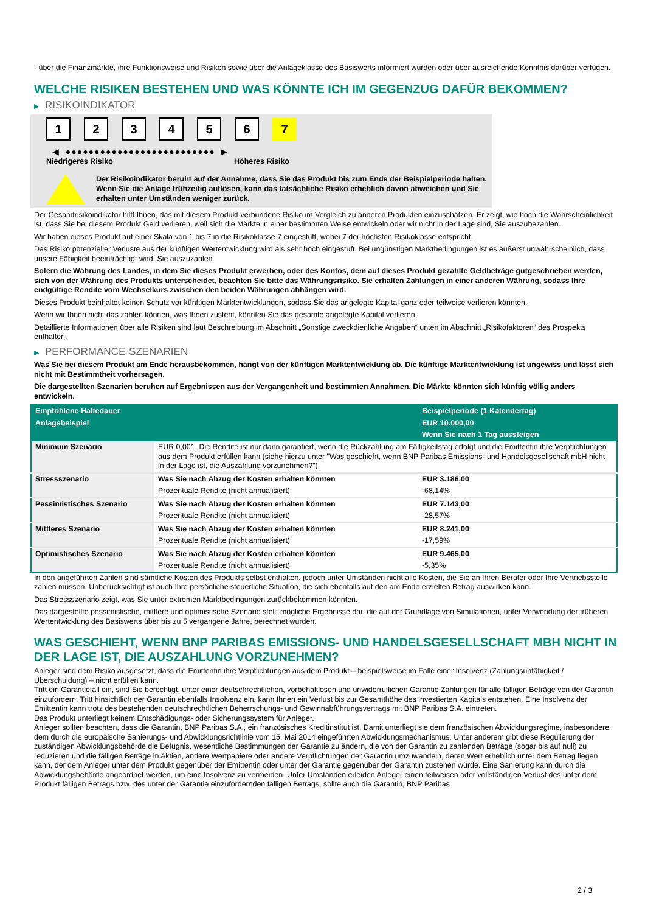- über die Finanzmärkte, ihre Funktionsweise und Risiken sowie über die Anlageklasse des Basiswerts informiert wurden oder über ausreichende Kenntnis darüber verfügen.
WELCHE RISIKEN BESTEHEN UND WAS KÖNNTE ICH IM GEGENZUG DAFÜR BEKOMMEN?
▶ RISIKOINDIKATOR
1 2 3 4 5 6 7
◀ ●●●●●●●●●●●●●●●●●●●●●●●●●● ▶
Niedrigeres Risiko Höheres Risiko
Der Risikoindikator beruht auf der Annahme, dass Sie das Produkt bis zum Ende der Beispielperiode halten.
Wenn Sie die Anlage frühzeitig auflösen, kann das tatsächliche Risiko erheblich davon abweichen und Sie erhalten unter Umständen weniger zurück.
Der Gesamtrisikoindikator hilft Ihnen, das mit diesem Produkt verbundene Risiko im Vergleich zu anderen Produkten einzuschätzen. Er zeigt, wie hoch die Wahrscheinlichkeit ist, dass Sie bei diesem Produkt Geld verlieren, weil sich die Märkte in einer bestimmten Weise entwickeln oder wir nicht in der Lage sind, Sie auszubezahlen.
Wir haben dieses Produkt auf einer Skala von 1 bis 7 in die Risikoklasse 7 eingestuft, wobei 7 der höchsten Risikoklasse entspricht.
Das Risiko potenzieller Verluste aus der künftigen Wertentwicklung wird als sehr hoch eingestuft. Bei ungünstigen Marktbedingungen ist es äußerst unwahrscheinlich, dass unsere Fähigkeit beeinträchtigt wird, Sie auszuzahlen.
Sofern die Währung des Landes, in dem Sie dieses Produkt erwerben, oder des Kontos, dem auf dieses Produkt gezahlte Geldbeträge gutgeschrieben werden, sich von der Währung des Produkts unterscheidet, beachten Sie bitte das Währungsrisiko. Sie erhalten Zahlungen in einer anderen Währung, sodass Ihre endgültige Rendite vom Wechselkurs zwischen den beiden Währungen abhängen wird.
Dieses Produkt beinhaltet keinen Schutz vor künftigen Marktentwicklungen, sodass Sie das angelegte Kapital ganz oder teilweise verlieren könnten.
Wenn wir Ihnen nicht das zahlen können, was Ihnen zusteht, könnten Sie das gesamte angelegte Kapital verlieren.
Detaillierte Informationen über alle Risiken sind laut Beschreibung im Abschnitt „Sonstige zweckdienliche Angaben“ unten im Abschnitt „Risikofaktoren“ des Prospekts enthalten.
▶ PERFORMANCE-SZENARIEN
Was Sie bei diesem Produkt am Ende herausbekommen, hängt von der künftigen Marktentwicklung ab. Die künftige Marktentwicklung ist ungewiss und lässt sich nicht mit Bestimmtheit vorhersagen.
Die dargestellten Szenarien beruhen auf Ergebnissen aus der Vergangenheit und bestimmten Annahmen. Die Märkte könnten sich künftig völlig anders entwickeln.
| Empfohlene Haltedauer | | Beispielperiode (1 Kalendertag) |
| --- | --- | --- |
| Anlagebeispiel | | EUR 10.000,00 |
| | | Wenn Sie nach 1 Tag aussteigen |
| Minimum Szenario | EUR 0,001. Die Rendite ist nur dann garantiert, wenn die Rückzahlung am Fälligkeitstag erfolgt und die Emittentin ihre Verpflichtungen aus dem Produkt erfüllen kann (siehe hierzu unter "Was geschieht, wenn BNP Paribas Emissions- und Handelsgesellschaft mbH nicht in der Lage ist, die Auszahlung vorzunehmen?"). | |
| Stressszenario | Was Sie nach Abzug der Kosten erhalten könnten | EUR 3.186,00 |
| | Prozentuale Rendite (nicht annualisiert) | -68,14% |
| Pessimistisches Szenario | Was Sie nach Abzug der Kosten erhalten könnten | EUR 7.143,00 |
| | Prozentuale Rendite (nicht annualisiert) | -28,57% |
| Mittleres Szenario | Was Sie nach Abzug der Kosten erhalten könnten | EUR 8.241,00 |
| | Prozentuale Rendite (nicht annualisiert) | -17,59% |
| Optimistisches Szenario | Was Sie nach Abzug der Kosten erhalten könnten | EUR 9.465,00 |
| | Prozentuale Rendite (nicht annualisiert) | -5,35% |
In den angeführten Zahlen sind sämtliche Kosten des Produkts selbst enthalten, jedoch unter Umständen nicht alle Kosten, die Sie an Ihren Berater oder Ihre Vertriebsstelle zahlen müssen. Unberücksichtigt ist auch Ihre persönliche steuerliche Situation, die sich ebenfalls auf den am Ende erzielten Betrag auswirken kann.
Das Stressszenario zeigt, was Sie unter extremen Marktbedingungen zurückbekommen könnten.
Das dargestellte pessimistische, mittlere und optimistische Szenario stellt mögliche Ergebnisse dar, die auf der Grundlage von Simulationen, unter Verwendung der früheren Wertentwicklung des Basiswerts über bis zu 5 vergangene Jahre, berechnet wurden.
WAS GESCHIEHT, WENN BNP PARIBAS EMISSIONS- UND HANDELSGESELLSCHAFT MBH NICHT IN DER LAGE IST, DIE AUSZAHLUNG VORZUNEHMEN?
Anleger sind dem Risiko ausgesetzt, dass die Emittentin ihre Verpflichtungen aus dem Produkt – beispielsweise im Falle einer Insolvenz (Zahlungsunfähigkeit / Überschuldung) – nicht erfüllen kann.
Tritt ein Garantiefall ein, sind Sie berechtigt, unter einer deutschrechtlichen, vorbehaltlosen und unwiderruflichen Garantie Zahlungen für alle fälligen Beträge von der Garantin einzufordern. Tritt hinsichtlich der Garantin ebenfalls Insolvenz ein, kann Ihnen ein Verlust bis zur Gesamthöhe des investierten Kapitals entstehen. Eine Insolvenz der Emittentin kann trotz des bestehenden deutschrechtlichen Beherrschungs- und Gewinnabführungsvertrags mit BNP Paribas S.A. eintreten.
Das Produkt unterliegt keinem Entschädigungs- oder Sicherungssystem für Anleger.
Anleger sollten beachten, dass die Garantin, BNP Paribas S.A., ein französisches Kreditinstitut ist. Damit unterliegt sie dem französischen Abwicklungsregime, insbesondere dem durch die europäische Sanierungs- und Abwicklungsrichtlinie vom 15. Mai 2014 eingeführten Abwicklungsmechanismus. Unter anderem gibt diese Regulierung der zuständigen Abwicklungsbehörde die Befugnis, wesentliche Bestimmungen der Garantie zu ändern, die von der Garantin zu zahlenden Beträge (sogar bis auf null) zu reduzieren und die fälligen Beträge in Aktien, andere Wertpapiere oder andere Verpflichtungen der Garantin umzuwandeln, deren Wert erheblich unter dem Betrag liegen kann, der dem Anleger unter dem Produkt gegenüber der Emittentin oder unter der Garantie gegenüber der Garantin zustehen würde. Eine Sanierung kann durch die Abwicklungsbehörde angeordnet werden, um eine Insolvenz zu vermeiden. Unter Umständen erleiden Anleger einen teilweisen oder vollständigen Verlust des unter dem Produkt fälligen Betrags bzw. des unter der Garantie einzufordernden fälligen Betrags, sollte auch die Garantin, BNP Paribas
2 / 3